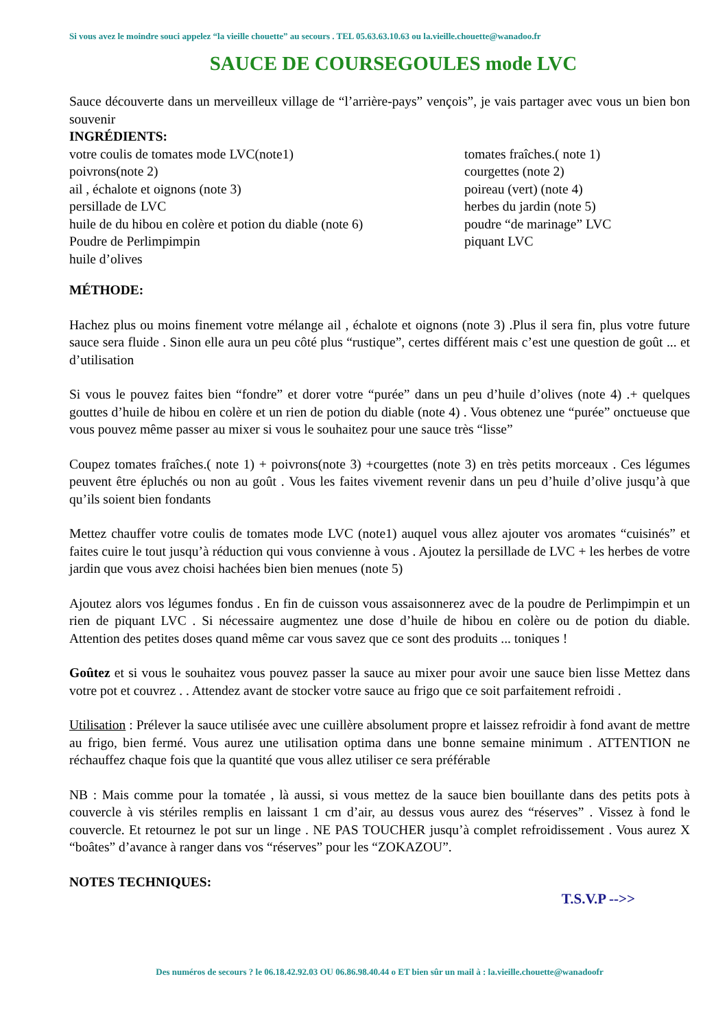Si vous avez le moindre souci appelez “la vieille chouette” au secours . TEL 05.63.63.10.63 ou la.vieille.chouette@wanadoo.fr
SAUCE DE COURSEGOULES mode LVC
Sauce découverte dans un merveilleux village de “l’arrière-pays” vençois”, je vais partager avec vous un bien bon souvenir
INGRÉDIENTS:
votre coulis de tomates mode LVC(note1)
poivrons(note 2)
ail , échalote et oignons (note 3)
persillade de LVC
huile de du hibou en colère et potion du diable (note 6)
Poudre de Perlimpimpin
huile d’olives
tomates fraîches.( note 1)
courgettes (note 2)
poireau (vert) (note 4)
herbes du jardin (note 5)
poudre “de marinage” LVC
piquant LVC
MÉTHODE:
Hachez plus ou moins finement votre mélange ail , échalote et oignons (note 3) .Plus il sera fin, plus votre future sauce sera fluide . Sinon elle aura un peu côté plus “rustique”, certes différent mais c’est une question de goût ... et d’utilisation
Si vous le pouvez faites bien “fondre” et dorer votre “purée” dans un peu d’huile d’olives (note 4) .+ quelques gouttes d’huile de hibou en colère et un rien de potion du diable (note 4) . Vous obtenez une “purée” onctueuse que vous pouvez même passer au mixer si vous le souhaitez pour une sauce très “lisse”
Coupez tomates fraîches.( note 1) + poivrons(note 3) +courgettes (note 3) en très petits morceaux . Ces légumes peuvent être épluchés ou non au goût . Vous les faites vivement revenir dans un peu d’huile d’olive jusqu’à que qu’ils soient bien fondants
Mettez chauffer votre coulis de tomates mode LVC (note1) auquel vous allez ajouter vos aromates “cuisinés” et faites cuire le tout jusqu’à réduction qui vous convienne à vous . Ajoutez la persillade de LVC + les herbes de votre jardin que vous avez choisi hachées bien bien menues (note 5)
Ajoutez alors vos légumes fondus . En fin de cuisson vous assaisonnerez avec de la poudre de Perlimpimpin et un rien de piquant LVC . Si nécessaire augmentez une dose d’huile de hibou en colère ou de potion du diable. Attention des petites doses quand même car vous savez que ce sont des produits ... toniques !
Goûtez et si vous le souhaitez vous pouvez passer la sauce au mixer pour avoir une sauce bien lisse Mettez dans votre pot et couvrez . . Attendez avant de stocker votre sauce au frigo que ce soit parfaitement refroidi .
Utilisation : Prélever la sauce utilisée avec une cuillère absolument propre et laissez refroidir à fond avant de mettre au frigo, bien fermé. Vous aurez une utilisation optima dans une bonne semaine minimum . ATTENTION ne réchauffez chaque fois que la quantité que vous allez utiliser ce sera préférable
NB : Mais comme pour la tomatée , là aussi, si vous mettez de la sauce bien bouillante dans des petits pots à couvercle à vis stériles remplis en laissant 1 cm d’air, au dessus vous aurez des “réserves” . Vissez à fond le couvercle. Et retournez le pot sur un linge . NE PAS TOUCHER jusqu’à complet refroidissement . Vous aurez X “boâtes” d’avance à ranger dans vos “réserves” pour les “ZOKAZOU”.
NOTES TECHNIQUES:
T.S.V.P -->>
Des numéros de secours ? le 06.18.42.92.03 OU 06.86.98.40.44 o ET bien sûr un mail à : la.vieille.chouette@wanadoofr